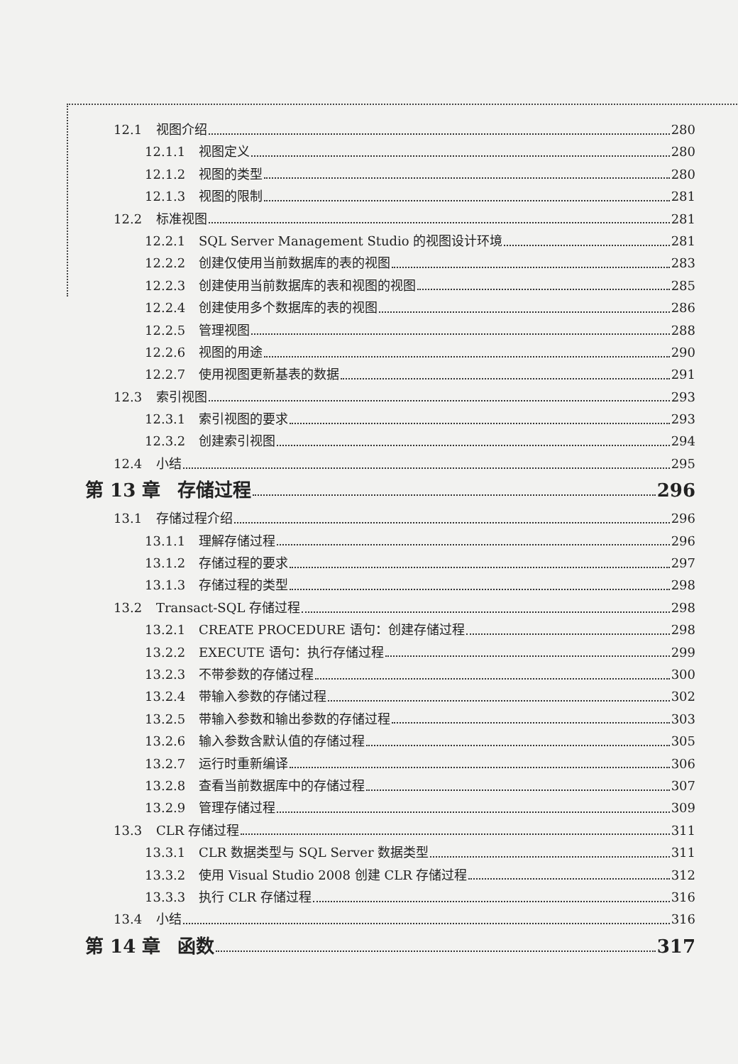12.1 视图介绍 280
12.1.1 视图定义 280
12.1.2 视图的类型 280
12.1.3 视图的限制 281
12.2 标准视图 281
12.2.1 SQL Server Management Studio 的视图设计环境 281
12.2.2 创建仅使用当前数据库的表的视图 283
12.2.3 创建使用当前数据库的表和视图的视图 285
12.2.4 创建使用多个数据库的表的视图 286
12.2.5 管理视图 288
12.2.6 视图的用途 290
12.2.7 使用视图更新基表的数据 291
12.3 索引视图 293
12.3.1 索引视图的要求 293
12.3.2 创建索引视图 294
12.4 小结 295
第 13 章 存储过程 296
13.1 存储过程介绍 296
13.1.1 理解存储过程 296
13.1.2 存储过程的要求 297
13.1.3 存储过程的类型 298
13.2 Transact-SQL 存储过程 298
13.2.1 CREATE PROCEDURE 语句：创建存储过程 298
13.2.2 EXECUTE 语句：执行存储过程 299
13.2.3 不带参数的存储过程 300
13.2.4 带输入参数的存储过程 302
13.2.5 带输入参数和输出参数的存储过程 303
13.2.6 输入参数含默认值的存储过程 305
13.2.7 运行时重新编译 306
13.2.8 查看当前数据库中的存储过程 307
13.2.9 管理存储过程 309
13.3 CLR 存储过程 311
13.3.1 CLR 数据类型与 SQL Server 数据类型 311
13.3.2 使用 Visual Studio 2008 创建 CLR 存储过程 312
13.3.3 执行 CLR 存储过程 316
13.4 小结 316
第 14 章 函数 317